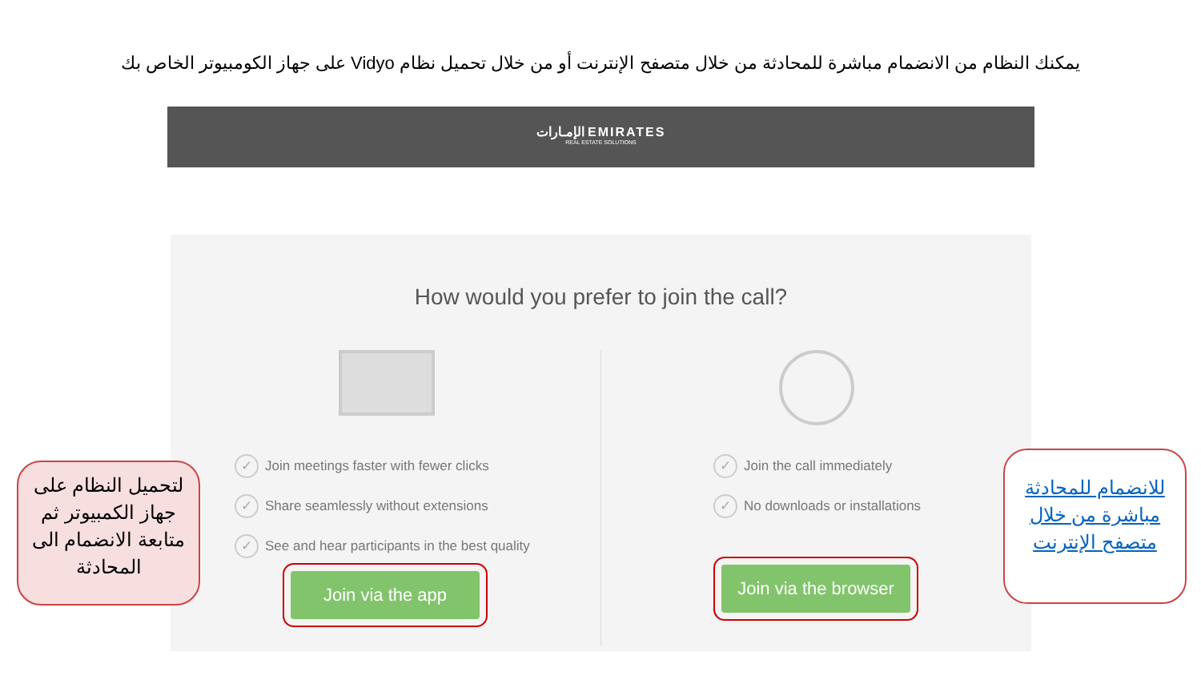يمكنك النظام من الانضمام مباشرة للمحادثة من خلال متصفح الإنترنت أو من خلال تحميل نظام Vidyo على جهاز الكومبيوتر الخاص بك
الإمـارات EMIRATES
REAL ESTATE SOLUTIONS
How would you prefer to join the call?
✓ Join meetings faster with fewer clicks
✓ Share seamlessly without extensions
✓ See and hear participants in the best quality
Join via the app
✓ Join the call immediately
✓ No downloads or installations
Join via the browser
لتحميل النظام على جهاز الكمبيوتر ثم متابعة الانضمام الى المحادثة
للانضمام للمحادثة مباشرة من خلال متصفح الإنترنت